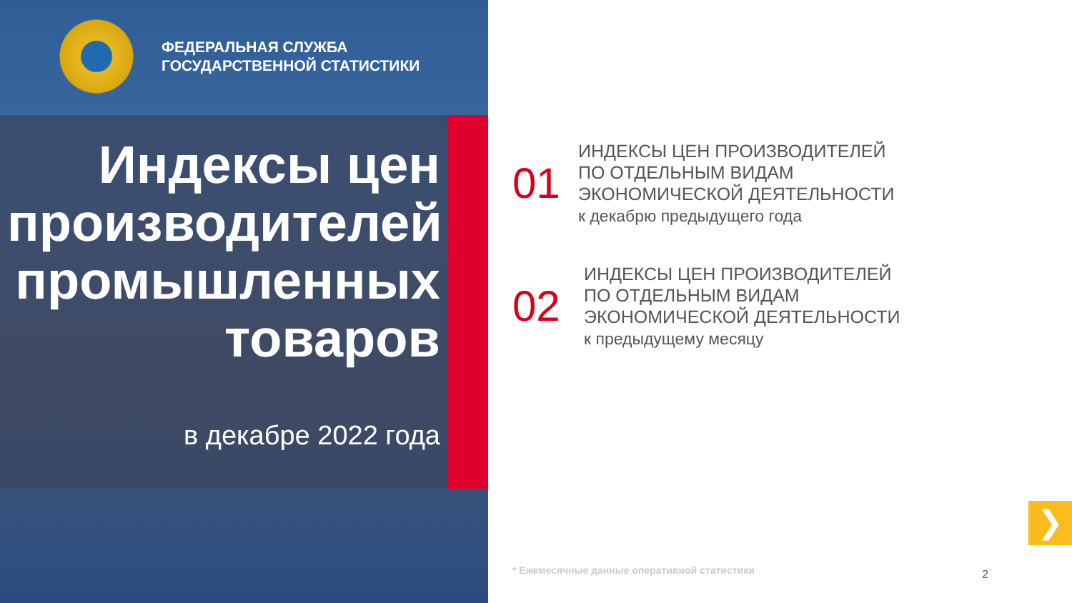ФЕДЕРАЛЬНАЯ СЛУЖБА
ГОСУДАРСТВЕННОЙ СТАТИСТИКИ
Индексы цен производителей промышленных товаров
в декабре 2022 года
01
ИНДЕКСЫ ЦЕН ПРОИЗВОДИТЕЛЕЙ
ПО ОТДЕЛЬНЫМ ВИДАМ
ЭКОНОМИЧЕСКОЙ ДЕЯТЕЛЬНОСТИ
к декабрю предыдущего года
02
ИНДЕКСЫ ЦЕН ПРОИЗВОДИТЕЛЕЙ
ПО ОТДЕЛЬНЫМ ВИДАМ
ЭКОНОМИЧЕСКОЙ ДЕЯТЕЛЬНОСТИ
к предыдущему месяцу
* Ежемесячные данные оперативной статистики
2
❯